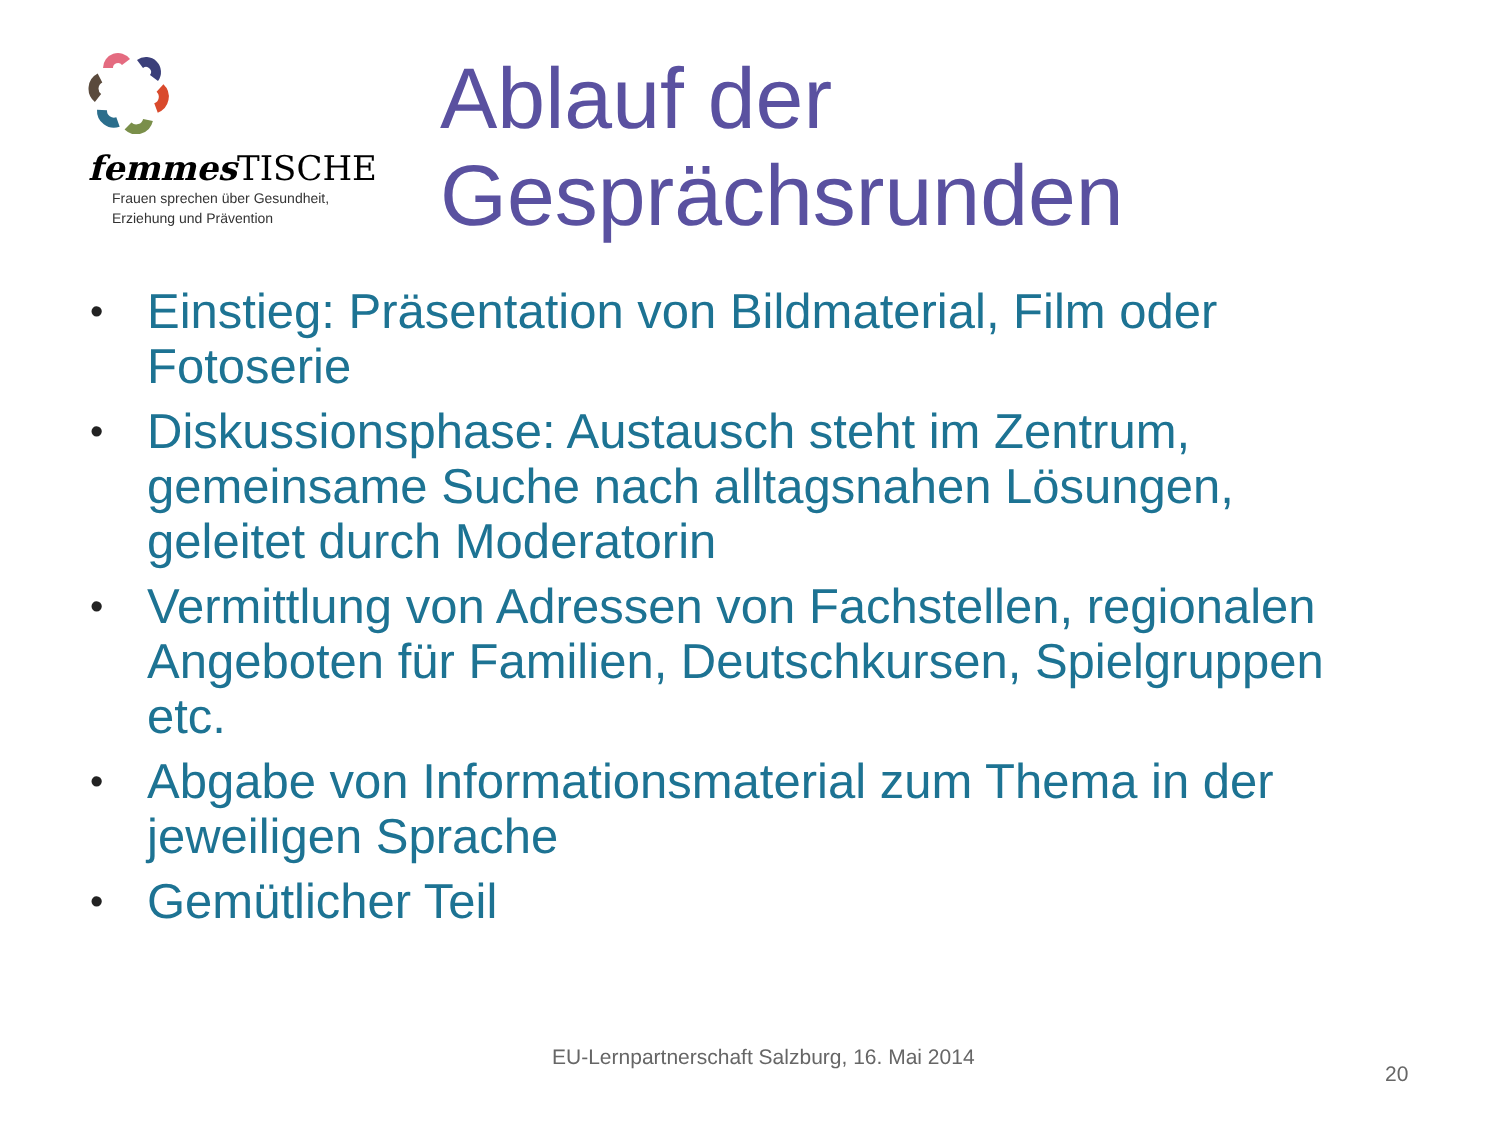femmes TISCHE
Frauen sprechen über Gesundheit,
Erziehung und Prävention
Ablauf der
Gesprächsrunden
• Einstieg: Präsentation von Bildmaterial, Film oder Fotoserie
• Diskussionsphase: Austausch steht im Zentrum, gemeinsame Suche nach alltagsnahen Lösungen, geleitet durch Moderatorin
• Vermittlung von Adressen von Fachstellen, regionalen Angeboten für Familien, Deutschkursen, Spielgruppen etc.
• Abgabe von Informationsmaterial zum Thema in der jeweiligen Sprache
• Gemütlicher Teil
EU-Lernpartnerschaft Salzburg, 16. Mai 2014
20